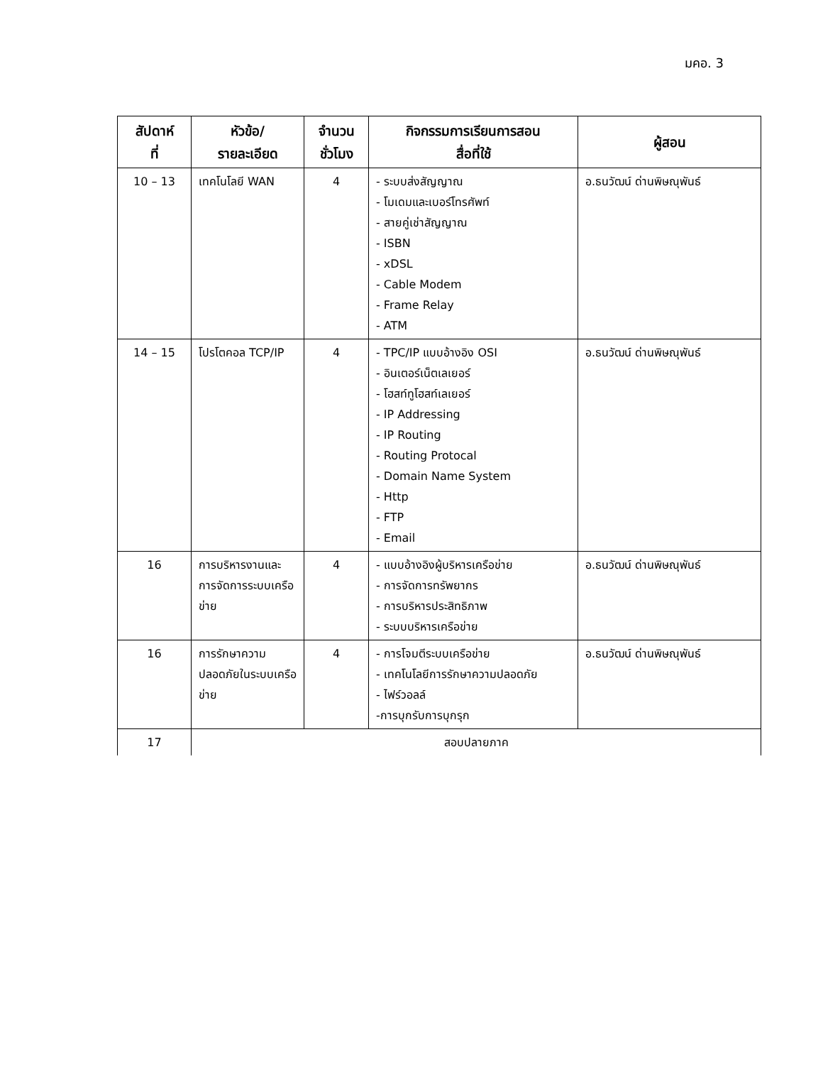มคอ. 3
| สัปดาห์ ที่ | หัวข้อ/ รายละเอียด | จำนวน ชั่วโมง | กิจกรรมการเรียนการสอน สื่อที่ใช้ | ผู้สอน |
| --- | --- | --- | --- | --- |
| 10 – 13 | เทคโนโลยี WAN | 4 | - ระบบส่งสัญญาณ - โมเดมและเบอร์โทรศัพท์ - สายคู่เช่าสัญญาณ - ISBN - xDSL - Cable Modem - Frame Relay - ATM | อ.ธนวัฒน์ ด่านพิษณุพันธ์ |
| 14 – 15 | โปรโตคอล TCP/IP | 4 | - TPC/IP แบบอ้างอิง OSI - อินเตอร์เน็ตเลเยอร์ - โฮสท์ทูโฮสท์เลเยอร์ - IP Addressing - IP Routing - Routing Protocal - Domain Name System - Http - FTP - Email | อ.ธนวัฒน์ ด่านพิษณุพันธ์ |
| 16 | การบริหารงานและการจัดการระบบเครือข่าย | 4 | - แบบอ้างอิงผู้บริหารเครือข่าย - การจัดการทรัพยากร - การบริหารประสิทธิภาพ - ระบบบริหารเครือข่าย | อ.ธนวัฒน์ ด่านพิษณุพันธ์ |
| 16 | การรักษาความปลอดภัยในระบบเครือข่าย | 4 | - การโจมตีระบบเครือข่าย - เทคโนโลยีการรักษาความปลอดภัย - ไฟร์วอลล์ -การบุกรับการบุกรุก | อ.ธนวัฒน์ ด่านพิษณุพันธ์ |
| 17 | สอบปลายภาค | | | |